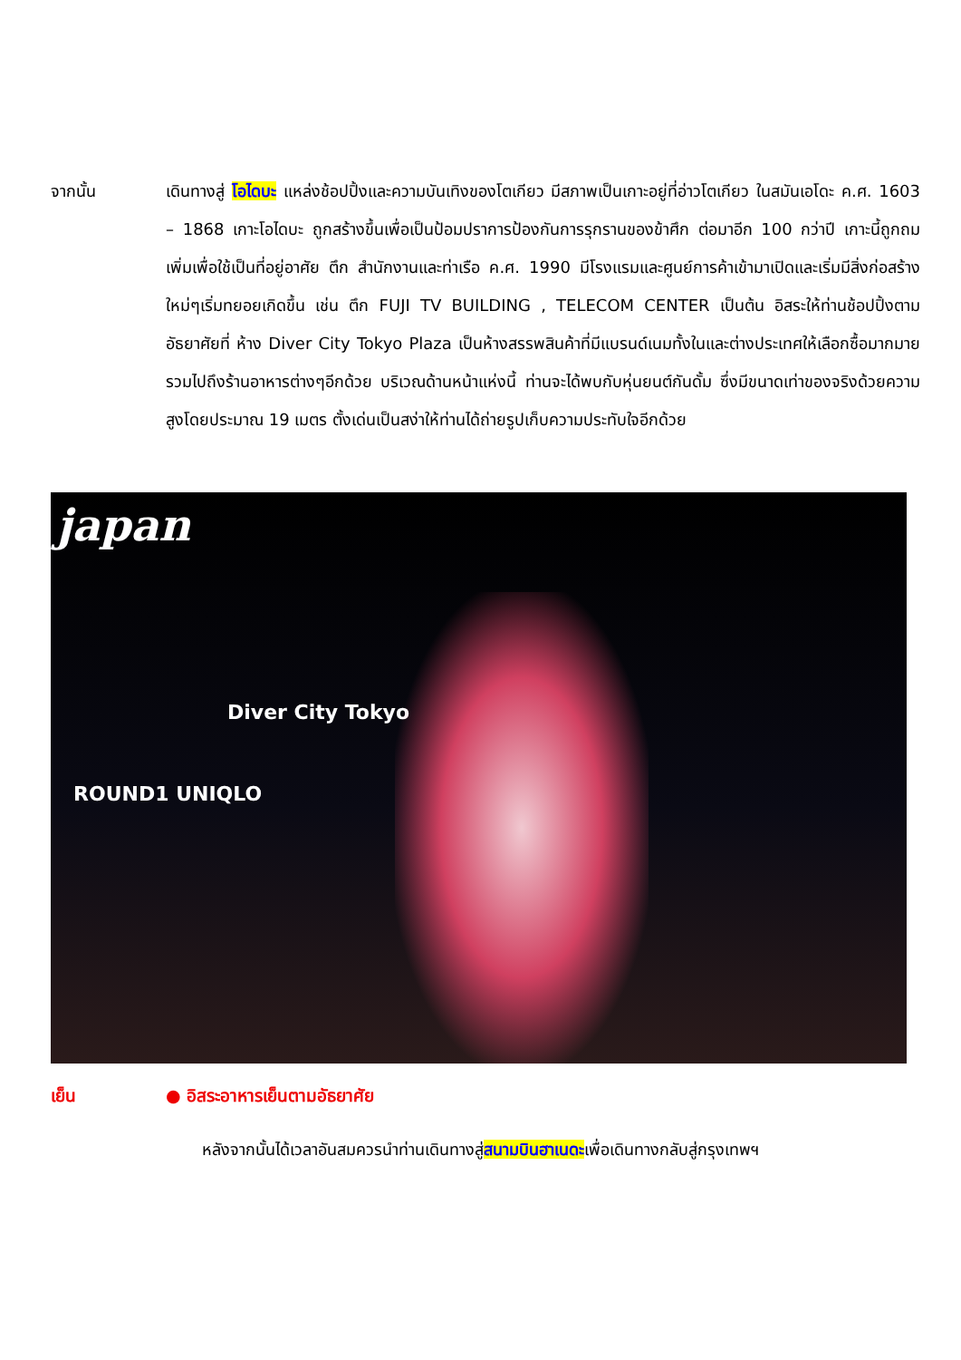จากนั้น เดินทางสู่ โอไดบะ แหล่งช้อปปิ้งและความบันเทิงของโตเกียว มีสภาพเป็นเกาะอยู่ที่อ่าวโตเกียว ในสมันเอโดะ ค.ศ. 1603 – 1868 เกาะโอไดบะ ถูกสร้างขึ้นเพื่อเป็นป้อมปราการป้องกันการรุกรานของข้าศึก ต่อมาอีก 100 กว่าปี เกาะนี้ถูกถมเพิ่มเพื่อใช้เป็นที่อยู่อาศัย ตึก สำนักงานและท่าเรือ ค.ศ. 1990 มีโรงแรมและศูนย์การค้าเข้ามาเปิดและเริ่มมีสิ่งก่อสร้างใหม่ๆเริ่มทยอยเกิดขึ้น เช่น ตึก FUJI TV BUILDING , TELECOM CENTER เป็นต้น อิสระให้ท่านช้อปปิ้งตามอัธยาศัยที่ ห้าง Diver City Tokyo Plaza เป็นห้างสรรพสินค้าที่มีแบรนด์เนมทั้งในและต่างประเทศให้เลือกซื้อมากมาย รวมไปถึงร้านอาหารต่างๆอีกด้วย บริเวณด้านหน้าแห่งนี้ ท่านจะได้พบกับหุ่นยนต์กันดั้ม ซึ่งมีขนาดเท่าของจริงด้วยความสูงโดยประมาณ 19 เมตร ตั้งเด่นเป็นสง่าให้ท่านได้ถ่ายรูปเก็บความประทับใจอีกด้วย
japan
Diver City Tokyo
ROUND1 UNIQLO
เย็น ● อิสระอาหารเย็นตามอัธยาศัย
หลังจากนั้นได้เวลาอันสมควรนำท่านเดินทางสู่สนามบินฮาเนดะเพื่อเดินทางกลับสู่กรุงเทพฯ